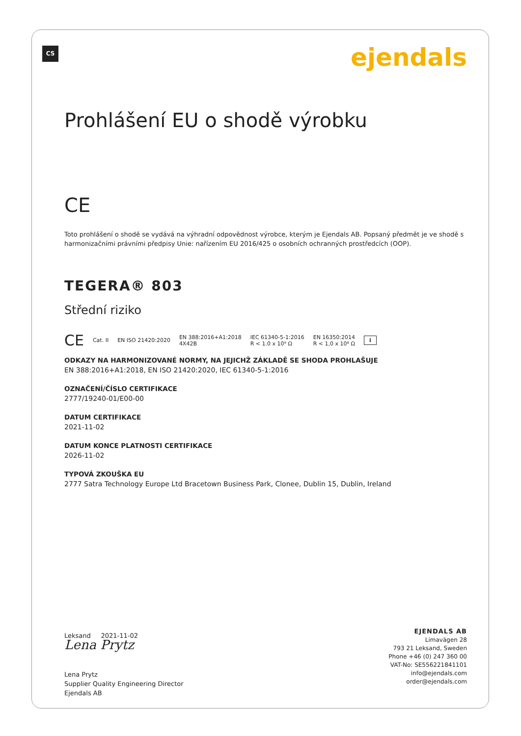CS ejendals
Prohlášení EU o shodě výrobku
CE
Toto prohlášení o shodě se vydává na výhradní odpovědnost výrobce, kterým je Ejendals AB. Popsaný předmět je ve shodě s harmonizačními právními předpisy Unie: nařízením EU 2016/425 o osobních ochranných prostředcích (OOP).
TEGERA® 803
Střední riziko
CE Cat. II EN ISO 21420:2020 EN 388:2016+A1:2018
4X42B IEC 61340-5-1:2016
R < 1.0 x 10⁹ Ω EN 16350:2014
R < 1,0 x 10⁸ Ω i
ODKAZY NA HARMONIZOVANÉ NORMY, NA JEJICHŽ ZÁKLADĚ SE SHODA PROHLAŠUJE
EN 388:2016+A1:2018, EN ISO 21420:2020, IEC 61340-5-1:2016
OZNAČENÍ/ČÍSLO CERTIFIKACE
2777/19240-01/E00-00
DATUM CERTIFIKACE
2021-11-02
DATUM KONCE PLATNOSTI CERTIFIKACE
2026-11-02
TYPOVÁ ZKOUŠKA EU
2777 Satra Technology Europe Ltd Bracetown Business Park, Clonee, Dublin 15, Dublin, Ireland
Leksand 2021-11-02
Lena Prytz
Lena Prytz
Supplier Quality Engineering Director
Ejendals AB
EJENDALS AB
Limavägen 28
793 21 Leksand, Sweden
Phone +46 (0) 247 360 00
VAT-No: SE556221841101
info@ejendals.com
order@ejendals.com